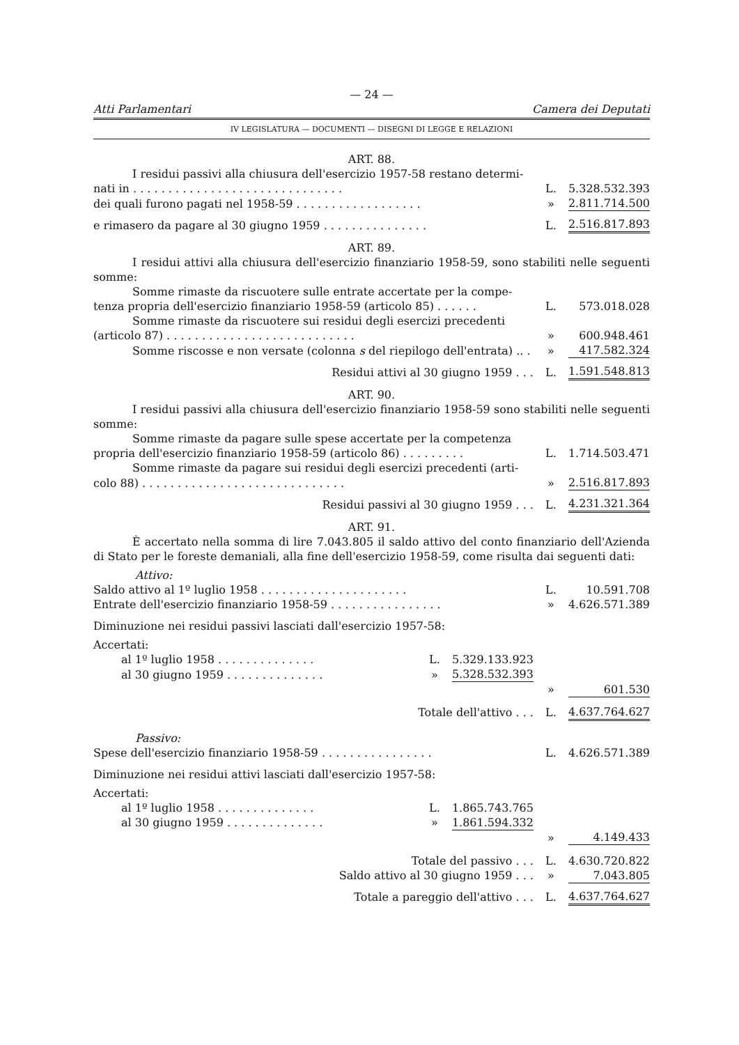— 24 —
Atti Parlamentari Camera dei Deputati
IV LEGISLATURA — DOCUMENTI — DISEGNI DI LEGGE E RELAZIONI
ART. 88.
| I residui passivi alla chiusura dell'esercizio 1957-58 restano determi- | | |
| nati in . . . . . . . . . . . . . . . . . . . . . . . . . . . . . . | L. | 5.328.532.393 |
| dei quali furono pagati nel 1958-59 . . . . . . . . . . . . . . . . . . | » | 2.811.714.500 |
| e rimasero da pagare al 30 giugno 1959 . . . . . . . . . . . . . . . | L. | 2.516.817.893 |
ART. 89.
I residui attivi alla chiusura dell'esercizio finanziario 1958-59, sono stabiliti nelle seguenti somme:
| Somme rimaste da riscuotere sulle entrate accertate per la compe- | | |
| tenza propria dell'esercizio finanziario 1958-59 (articolo 85) . . . . . . | L. | 573.018.028 |
| Somme rimaste da riscuotere sui residui degli esercizi precedenti | | |
| (articolo 87) . . . . . . . . . . . . . . . . . . . . . . . . . . . | » | 600.948.461 |
| Somme riscosse e non versate (colonna s del riepilogo dell'entrata) .. . | » | 417.582.324 |
| Residui attivi al 30 giugno 1959 . . . | L. | 1.591.548.813 |
ART. 90.
I residui passivi alla chiusura dell'esercizio finanziario 1958-59 sono stabiliti nelle seguenti somme:
| Somme rimaste da pagare sulle spese accertate per la competenza | | |
| propria dell'esercizio finanziario 1958-59 (articolo 86) . . . . . . . . . | L. | 1.714.503.471 |
| Somme rimaste da pagare sui residui degli esercizi precedenti (arti- | | |
| colo 88) . . . . . . . . . . . . . . . . . . . . . . . . . . . . . | » | 2.516.817.893 |
| Residui passivi al 30 giugno 1959 . . . | L. | 4.231.321.364 |
ART. 91.
È accertato nella somma di lire 7.043.805 il saldo attivo del conto finanziario dell'Azienda di Stato per le foreste demaniali, alla fine dell'esercizio 1958-59, come risulta dai seguenti dati:
| Attivo: | | | | |
| Saldo attivo al 1º luglio 1958 . . . . . . . . . . . . . . . . . . . . . | | | L. | 10.591.708 |
| Entrate dell'esercizio finanziario 1958-59 . . . . . . . . . . . . . . . . | | | » | 4.626.571.389 |
| Diminuzione nei residui passivi lasciati dall'esercizio 1957-58: | | | | |
| Accertati: | | | | |
| al 1º luglio 1958 . . . . . . . . . . . . . . | L. | 5.329.133.923 | | |
| al 30 giugno 1959 . . . . . . . . . . . . . . | » | 5.328.532.393 | | |
| | | | » | 601.530 |
| Totale dell'attivo . . . | | | L. | 4.637.764.627 |
| Passivo: | | | | |
| Spese dell'esercizio finanziario 1958-59 . . . . . . . . . . . . . . . . | | | L. | 4.626.571.389 |
| Diminuzione nei residui attivi lasciati dall'esercizio 1957-58: | | | | |
| Accertati: | | | | |
| al 1º luglio 1958 . . . . . . . . . . . . . . | L. | 1.865.743.765 | | |
| al 30 giugno 1959 . . . . . . . . . . . . . . | » | 1.861.594.332 | | |
| | | | » | 4.149.433 |
| Totale del passivo . . . | | | L. | 4.630.720.822 |
| Saldo attivo al 30 giugno 1959 . . . | | | » | 7.043.805 |
| Totale a pareggio dell'attivo . . . | | | L. | 4.637.764.627 |